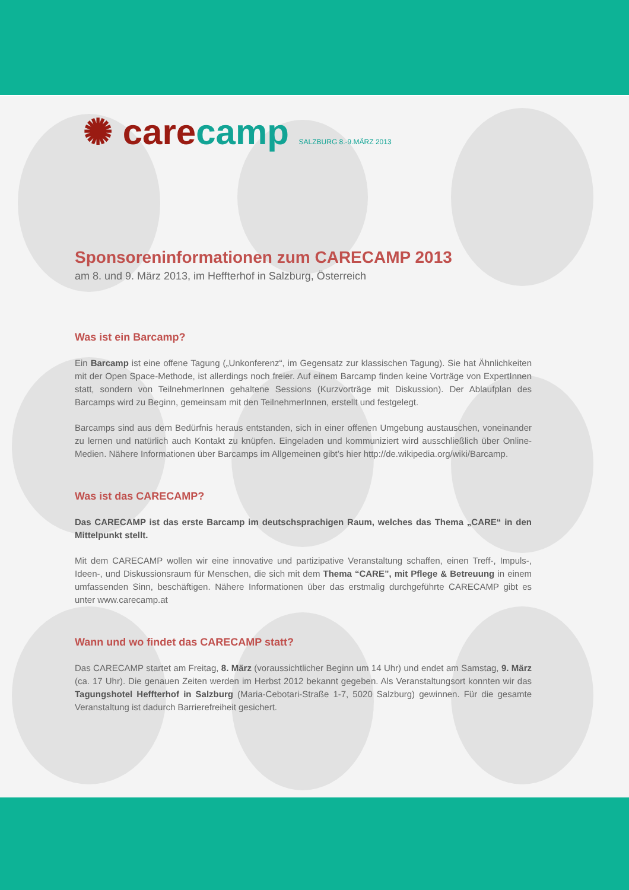✺ care camp SALZBURG 8.-9.MÄRZ 2013
Sponsoreninformationen zum CARECAMP 2013
am 8. und 9. März 2013, im Heffterhof in Salzburg, Österreich
Was ist ein Barcamp?
Ein Barcamp ist eine offene Tagung („Unkonferenz“, im Gegensatz zur klassischen Tagung). Sie hat Ähnlichkeiten mit der Open Space-Methode, ist allerdings noch freier. Auf einem Barcamp finden keine Vorträge von ExpertInnen statt, sondern von TeilnehmerInnen gehaltene Sessions (Kurzvorträge mit Diskussion). Der Ablaufplan des Barcamps wird zu Beginn, gemeinsam mit den TeilnehmerInnen, erstellt und festgelegt.
Barcamps sind aus dem Bedürfnis heraus entstanden, sich in einer offenen Umgebung austauschen, voneinander zu lernen und natürlich auch Kontakt zu knüpfen. Eingeladen und kommuniziert wird ausschließlich über Online-Medien. Nähere Informationen über Barcamps im Allgemeinen gibt’s hier http://de.wikipedia.org/wiki/Barcamp.
Was ist das CARECAMP?
Das CARECAMP ist das erste Barcamp im deutschsprachigen Raum, welches das Thema „CARE“ in den Mittelpunkt stellt.
Mit dem CARECAMP wollen wir eine innovative und partizipative Veranstaltung schaffen, einen Treff-, Impuls-, Ideen-, und Diskussionsraum für Menschen, die sich mit dem Thema “CARE”, mit Pflege & Betreuung in einem umfassenden Sinn, beschäftigen. Nähere Informationen über das erstmalig durchgeführte CARECAMP gibt es unter www.carecamp.at
Wann und wo findet das CARECAMP statt?
Das CARECAMP startet am Freitag, 8. März (voraussichtlicher Beginn um 14 Uhr) und endet am Samstag, 9. März (ca. 17 Uhr). Die genauen Zeiten werden im Herbst 2012 bekannt gegeben. Als Veranstaltungsort konnten wir das Tagungshotel Heffterhof in Salzburg (Maria-Cebotari-Straße 1-7, 5020 Salzburg) gewinnen. Für die gesamte Veranstaltung ist dadurch Barrierefreiheit gesichert.